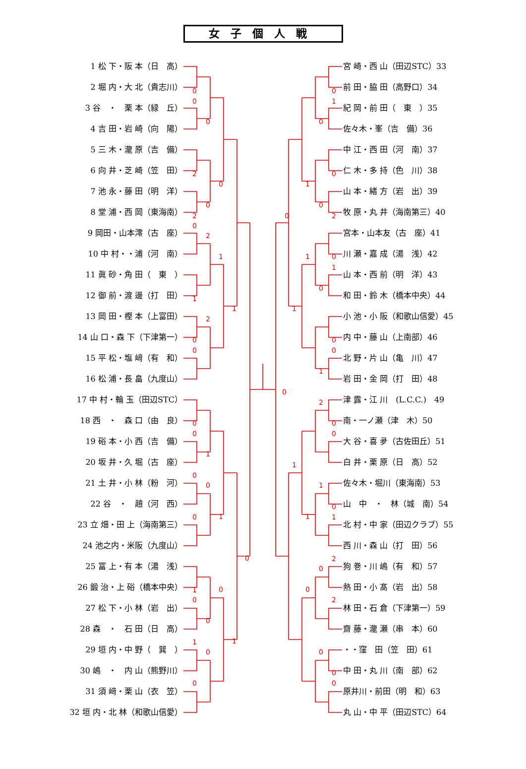女子個人戦
1 松 下・阪 本（日　高）
2 堀 内・大 北（貴志川）
3 谷　・　栗 本（緑　丘）
4 吉 田・岩 崎（向　陽）
5 三 木・瀧 原（吉　備）
6 向 井・芝 崎（笠　田）
7 池 永・藤 田（明　洋）
8 堂 浦・西 岡（東海南）
9 岡田・山本澪（古　座）
10 中 村・・浦（河　南）
11 眞 砂・角 田（　東　）
12 御 前・渡 邊（打　田）
13 岡 田・樫 本（上富田）
14 山 口・森 下（下津第一）
15 平 松・塩 﨑（有　和）
16 松 浦・長 畠（九度山）
17 中 村・輪 玉（田辺STC）
18 西　・　森 口（由　良）
19 硲 本・小 西（吉　備）
20 坂 井・久 堀（古　座）
21 土 井・小 林（粉　河）
22 谷　・　趙（河　西）
23 立 畑・田 上（海南第三）
24 池之内・米阪（九度山）
25 冨 上・有 本（湯　浅）
26 鍛 治・上 硲（橋本中央）
27 松 下・小 林（岩　出）
28 森　・　石 田（日　高）
29 垣 内・中 野（　巽　）
30 嶋　・　内 山（熊野川）
31 須 﨑・栗 山（衣　笠）
32 垣 内・北 林（和歌山信愛）
0
0
0
2
0
0
2
0
2
1
1
1
2
0
0
0
0
0
1
0
0
1
0
0
0
1
0
0
1
1
0
0
0
1
0
0
1
0
2
0
1
0
1
0
1
0
0
1
2
0
0
1
1
0
1
1
2
0
0
2
0
0
0
宮 崎・西 山（田辺STC）33
前 田・脇 田（高野口）34
紀 岡・前 田（　東　）35
佐々木・峯（吉　備）36
中 江・西 田（河　南）37
仁 木・多 持（色　川）38
山 本・緒 方（岩　出）39
牧 原・丸 井（海南第三）40
宮本・山本友（古　座）41
川 瀬・嘉 成（湯　浅）42
山 本・西 前（明　洋）43
和 田・鈴 木（橋本中央）44
小 池・小 阪（和歌山信愛）45
内 中・藤 山（上南部）46
北 野・片 山（亀　川）47
岩 田・金 岡（打　田）48
津 露・江 川　(L.C.C.)　49
南・一ノ瀬（津　木）50
大 谷・喜 夛（古佐田丘）51
白 井・栗 原（日　高）52
佐々木・堀川（東海南）53
山　中　・　林（城　南）54
北 村・中 家（田辺クラブ）55
西 川・森 山（打　田）56
狗 巻・川 嶋（有　和）57
熱 田・小 髙（岩　出）58
林 田・石 倉（下津第一）59
齋 藤・瀧 瀬（串　本）60
・・窪　田（笠　田）61
中 田・丸 川（南　部）62
原井川・前田（明　和）63
丸 山・中 平（田辺STC）64